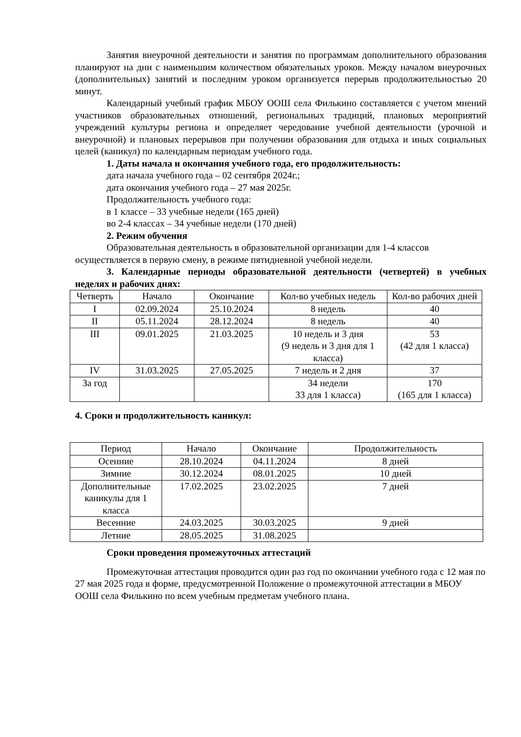Занятия внеурочной деятельности и занятия по программам дополнительного образования планируют на дни с наименьшим количеством обязательных уроков. Между началом внеурочных (дополнительных) занятий и последним уроком организуется перерыв продолжительностью 20 минут.
Календарный учебный график МБОУ ООШ села Филькино составляется с учетом мнений участников образовательных отношений, региональных традиций, плановых мероприятий учреждений культуры региона и определяет чередование учебной деятельности (урочной и внеурочной) и плановых перерывов при получении образования для отдыха и иных социальных целей (каникул) по календарным периодам учебного года.
1. Даты начала и окончания учебного года, его продолжительность:
дата начала учебного года – 02 сентября 2024г.;
дата окончания учебного года – 27 мая 2025г.
Продолжительность учебного года:
в 1 классе – 33 учебные недели (165 дней)
во 2-4 классах – 34 учебные недели (170 дней)
2. Режим обучения
Образовательная деятельность в образовательной организации для 1-4 классов осуществляется в первую смену, в режиме пятидневной учебной недели.
3. Календарные периоды образовательной деятельности (четвертей) в учебных неделях и рабочих днях:
| Четверть | Начало | Окончание | Кол-во учебных недель | Кол-во рабочих дней |
| I | 02.09.2024 | 25.10.2024 | 8 недель | 40 |
| II | 05.11.2024 | 28.12.2024 | 8 недель | 40 |
| III | 09.01.2025 | 21.03.2025 | 10 недель и 3 дня (9 недель и 3 дня для 1 класса) | 53 (42 для 1 класса) |
| IV | 31.03.2025 | 27.05.2025 | 7 недель и 2 дня | 37 |
| За год | | | 34 недели 33 для 1 класса) | 170 (165 для 1 класса) |
4. Сроки и продолжительность каникул:
| Период | Начало | Окончание | Продолжительность |
| Осенние | 28.10.2024 | 04.11.2024 | 8 дней |
| Зимние | 30.12.2024 | 08.01.2025 | 10 дней |
| Дополнительные каникулы для 1 класса | 17.02.2025 | 23.02.2025 | 7 дней |
| Весенние | 24.03.2025 | 30.03.2025 | 9 дней |
| Летние | 28.05.2025 | 31.08.2025 | |
Сроки проведения промежуточных аттестаций
Промежуточная аттестация проводится один раз год по окончании учебного года с 12 мая по 27 мая 2025 года в форме, предусмотренной Положение о промежуточной аттестации в МБОУ ООШ села Филькино по всем учебным предметам учебного плана.